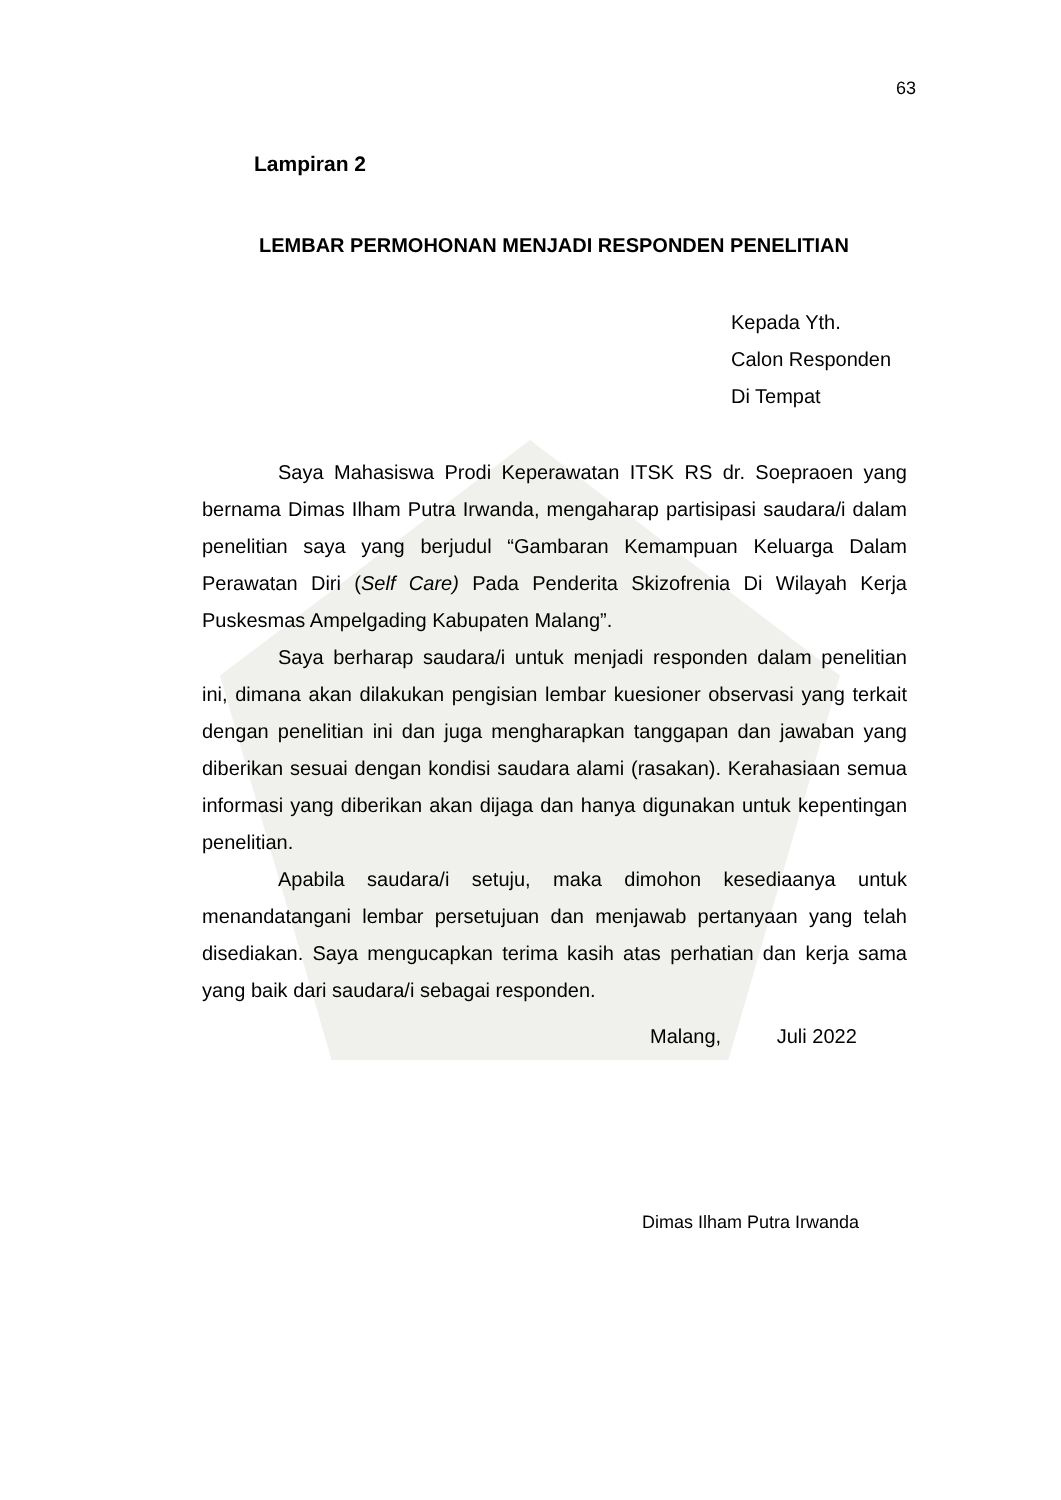63
Lampiran 2
LEMBAR PERMOHONAN MENJADI RESPONDEN PENELITIAN
Kepada Yth.
Calon Responden
Di Tempat
Saya Mahasiswa Prodi Keperawatan ITSK RS dr. Soepraoen yang bernama Dimas Ilham Putra Irwanda, mengaharap partisipasi saudara/i dalam penelitian saya yang berjudul “Gambaran Kemampuan Keluarga Dalam Perawatan Diri (Self Care) Pada Penderita Skizofrenia Di Wilayah Kerja Puskesmas Ampelgading Kabupaten Malang”.
Saya berharap saudara/i untuk menjadi responden dalam penelitian ini, dimana akan dilakukan pengisian lembar kuesioner observasi yang terkait dengan penelitian ini dan juga mengharapkan tanggapan dan jawaban yang diberikan sesuai dengan kondisi saudara alami (rasakan). Kerahasiaan semua informasi yang diberikan akan dijaga dan hanya digunakan untuk kepentingan penelitian.
Apabila saudara/i setuju, maka dimohon kesediaanya untuk menandatangani lembar persetujuan dan menjawab pertanyaan yang telah disediakan. Saya mengucapkan terima kasih atas perhatian dan kerja sama yang baik dari saudara/i sebagai responden.
Malang, Juli 2022
Dimas Ilham Putra Irwanda